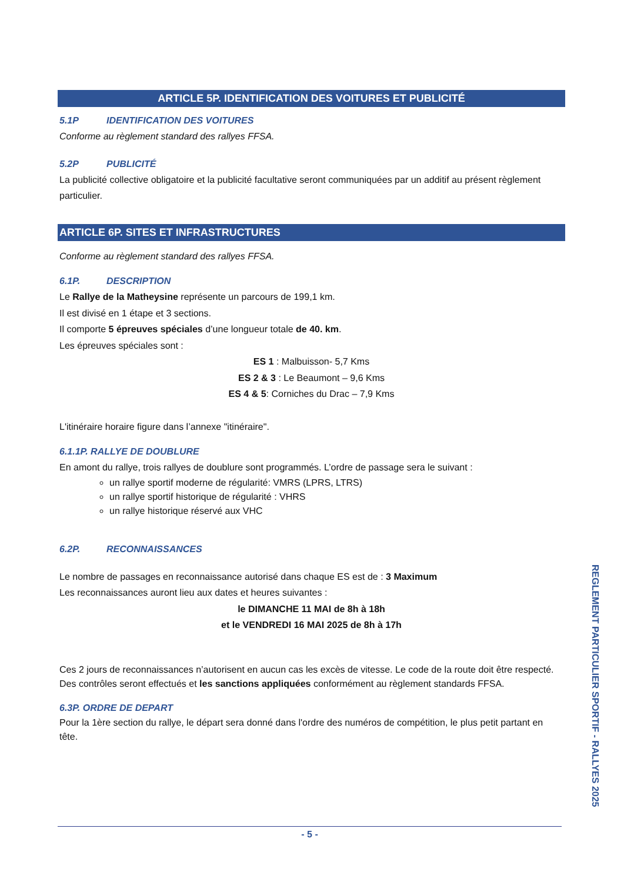ARTICLE 5P. IDENTIFICATION DES VOITURES ET PUBLICITÉ
5.1P IDENTIFICATION DES VOITURES
Conforme au règlement standard des rallyes FFSA.
5.2P PUBLICITÉ
La publicité collective obligatoire et la publicité facultative seront communiquées par un additif au présent règlement particulier.
ARTICLE 6P. SITES ET INFRASTRUCTURES
Conforme au règlement standard des rallyes FFSA.
6.1P. DESCRIPTION
Le Rallye de la Matheysine représente un parcours de 199,1 km.
Il est divisé en 1 étape et 3 sections.
Il comporte 5 épreuves spéciales d’une longueur totale de 40. km.
Les épreuves spéciales sont :
ES 1 : Malbuisson- 5,7 Kms
ES 2 & 3 : Le Beaumont – 9,6 Kms
ES 4 & 5: Corniches du Drac – 7,9 Kms
L'itinéraire horaire figure dans l’annexe "itinéraire".
6.1.1P. RALLYE DE DOUBLURE
En amont du rallye, trois rallyes de doublure sont programmés. L’ordre de passage sera le suivant :
un rallye sportif moderne de régularité: VMRS (LPRS, LTRS)
un rallye sportif historique de régularité : VHRS
un rallye historique réservé aux VHC
6.2P. RECONNAISSANCES
Le nombre de passages en reconnaissance autorisé dans chaque ES est de : 3 Maximum
Les reconnaissances auront lieu aux dates et heures suivantes :
le DIMANCHE 11 MAI de 8h à 18h
et le VENDREDI 16 MAI 2025 de 8h à 17h
Ces 2 jours de reconnaissances n’autorisent en aucun cas les excès de vitesse. Le code de la route doit être respecté. Des contrôles seront effectués et les sanctions appliquées conformément au règlement standards FFSA.
6.3P. ORDRE DE DEPART
Pour la 1ère section du rallye, le départ sera donné dans l'ordre des numéros de compétition, le plus petit partant en tête.
REGLEMENT PARTICULIER SPORTIF - RALLYES 2025
- 5 -